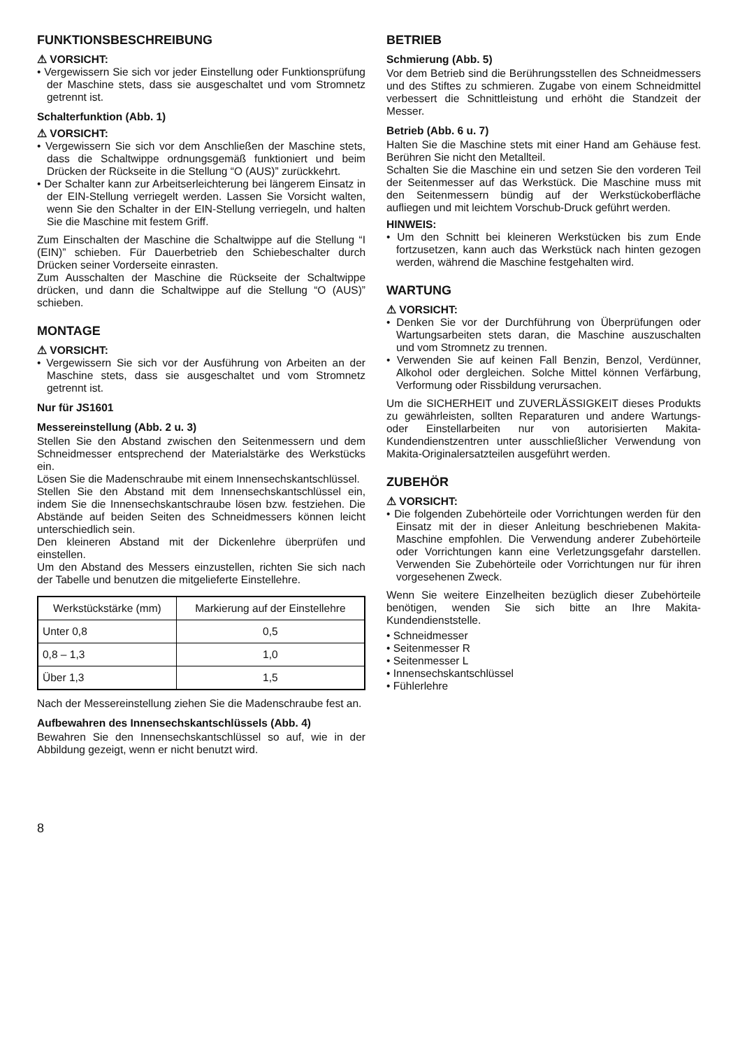FUNKTIONSBESCHREIBUNG
⚠ VORSICHT:
• Vergewissern Sie sich vor jeder Einstellung oder Funktionsprüfung der Maschine stets, dass sie ausgeschaltet und vom Stromnetz getrennt ist.
Schalterfunktion (Abb. 1)
⚠ VORSICHT:
• Vergewissern Sie sich vor dem Anschließen der Maschine stets, dass die Schaltwippe ordnungsgemäß funktioniert und beim Drücken der Rückseite in die Stellung “O (AUS)” zurückkehrt.
• Der Schalter kann zur Arbeitserleichterung bei längerem Einsatz in der EIN-Stellung verriegelt werden. Lassen Sie Vorsicht walten, wenn Sie den Schalter in der EIN-Stellung verriegeln, und halten Sie die Maschine mit festem Griff.
Zum Einschalten der Maschine die Schaltwippe auf die Stellung “I (EIN)” schieben. Für Dauerbetrieb den Schiebeschalter durch Drücken seiner Vorderseite einrasten.
Zum Ausschalten der Maschine die Rückseite der Schaltwippe drücken, und dann die Schaltwippe auf die Stellung “O (AUS)” schieben.
MONTAGE
⚠ VORSICHT:
• Vergewissern Sie sich vor der Ausführung von Arbeiten an der Maschine stets, dass sie ausgeschaltet und vom Stromnetz getrennt ist.
Nur für JS1601
Messereinstellung (Abb. 2 u. 3)
Stellen Sie den Abstand zwischen den Seitenmessern und dem Schneidmesser entsprechend der Materialstärke des Werkstücks ein.
Lösen Sie die Madenschraube mit einem Innensechskantschlüssel.
Stellen Sie den Abstand mit dem Innensechskantschlüssel ein, indem Sie die Innensechskantschraube lösen bzw. festziehen. Die Abstände auf beiden Seiten des Schneidmessers können leicht unterschiedlich sein.
Den kleineren Abstand mit der Dickenlehre überprüfen und einstellen.
Um den Abstand des Messers einzustellen, richten Sie sich nach der Tabelle und benutzen die mitgelieferte Einstellehre.
| Werkstückstärke (mm) | Markierung auf der Einstellehre |
| --- | --- |
| Unter 0,8 | 0,5 |
| 0,8 – 1,3 | 1,0 |
| Über 1,3 | 1,5 |
Nach der Messereinstellung ziehen Sie die Madenschraube fest an.
Aufbewahren des Innensechskantschlüssels (Abb. 4)
Bewahren Sie den Innensechskantschlüssel so auf, wie in der Abbildung gezeigt, wenn er nicht benutzt wird.
BETRIEB
Schmierung (Abb. 5)
Vor dem Betrieb sind die Berührungsstellen des Schneidmessers und des Stiftes zu schmieren. Zugabe von einem Schneidmittel verbessert die Schnittleistung und erhöht die Standzeit der Messer.
Betrieb (Abb. 6 u. 7)
Halten Sie die Maschine stets mit einer Hand am Gehäuse fest. Berühren Sie nicht den Metallteil.
Schalten Sie die Maschine ein und setzen Sie den vorderen Teil der Seitenmesser auf das Werkstück. Die Maschine muss mit den Seitenmessern bündig auf der Werkstückoberfläche aufliegen und mit leichtem Vorschub-Druck geführt werden.
HINWEIS:
• Um den Schnitt bei kleineren Werkstücken bis zum Ende fortzusetzen, kann auch das Werkstück nach hinten gezogen werden, während die Maschine festgehalten wird.
WARTUNG
⚠ VORSICHT:
• Denken Sie vor der Durchführung von Überprüfungen oder Wartungsarbeiten stets daran, die Maschine auszuschalten und vom Stromnetz zu trennen.
• Verwenden Sie auf keinen Fall Benzin, Benzol, Verdünner, Alkohol oder dergleichen. Solche Mittel können Verfärbung, Verformung oder Rissbildung verursachen.
Um die SICHERHEIT und ZUVERLÄSSIGKEIT dieses Produkts zu gewährleisten, sollten Reparaturen und andere Wartungs- oder Einstellarbeiten nur von autorisierten Makita-Kundendienstzentren unter ausschließlicher Verwendung von Makita-Originalersatzteilen ausgeführt werden.
ZUBEHÖR
⚠ VORSICHT:
• Die folgenden Zubehörteile oder Vorrichtungen werden für den Einsatz mit der in dieser Anleitung beschriebenen Makita-Maschine empfohlen. Die Verwendung anderer Zubehörteile oder Vorrichtungen kann eine Verletzungsgefahr darstellen. Verwenden Sie Zubehörteile oder Vorrichtungen nur für ihren vorgesehenen Zweck.
Wenn Sie weitere Einzelheiten bezüglich dieser Zubehörteile benötigen, wenden Sie sich bitte an Ihre Makita-Kundendienststelle.
• Schneidmesser
• Seitenmesser R
• Seitenmesser L
• Innensechskantschlüssel
• Fühlerlehre
8